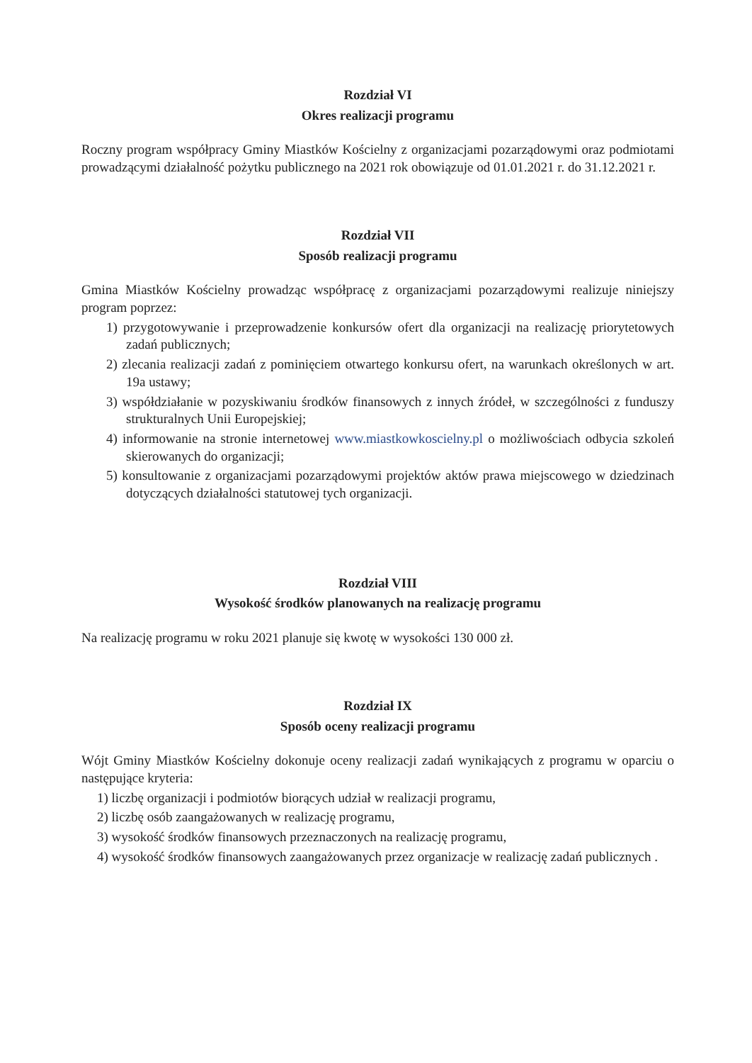Rozdział VI
Okres realizacji programu
Roczny program współpracy Gminy Miastków Kościelny z organizacjami pozarządowymi oraz podmiotami prowadzącymi działalność pożytku publicznego na 2021 rok obowiązuje od 01.01.2021 r. do 31.12.2021 r.
Rozdział VII
Sposób realizacji programu
Gmina Miastków Kościelny prowadząc współpracę z organizacjami pozarządowymi realizuje niniejszy program poprzez:
1) przygotowywanie i przeprowadzenie konkursów ofert dla organizacji na realizację priorytetowych zadań publicznych;
2) zlecania realizacji zadań z pominięciem otwartego konkursu ofert, na warunkach określonych w art. 19a ustawy;
3) współdziałanie w pozyskiwaniu środków finansowych z innych źródeł, w szczególności z funduszy strukturalnych Unii Europejskiej;
4) informowanie na stronie internetowej www.miastkowkoscielny.pl o możliwościach odbycia szkoleń skierowanych do organizacji;
5) konsultowanie z organizacjami pozarządowymi projektów aktów prawa miejscowego w dziedzinach dotyczących działalności statutowej tych organizacji.
Rozdział VIII
Wysokość środków planowanych na realizację programu
Na realizację programu w roku 2021 planuje się kwotę w wysokości 130 000 zł.
Rozdział IX
Sposób oceny realizacji programu
Wójt Gminy Miastków Kościelny dokonuje oceny realizacji zadań wynikających z programu w oparciu o następujące kryteria:
1) liczbę organizacji i podmiotów biorących udział w realizacji programu,
2) liczbę osób zaangażowanych w realizację programu,
3) wysokość środków finansowych przeznaczonych na realizację programu,
4) wysokość środków finansowych zaangażowanych przez organizacje w realizację zadań publicznych .